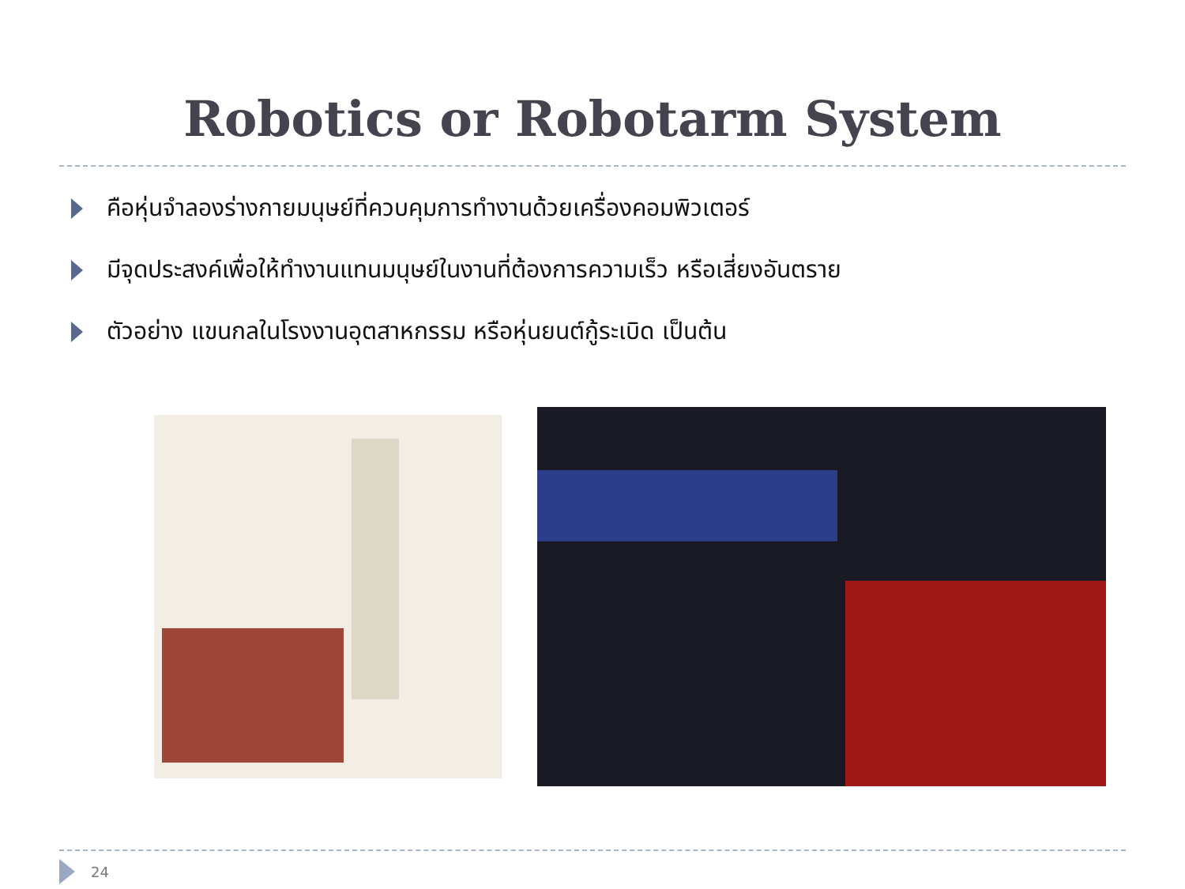Robotics or Robotarm System
คือหุ่นจำลองร่างกายมนุษย์ที่ควบคุมการทำงานด้วยเครื่องคอมพิวเตอร์
มีจุดประสงค์เพื่อให้ทำงานแทนมนุษย์ในงานที่ต้องการความเร็ว หรือเสี่ยงอันตราย
ตัวอย่าง แขนกลในโรงงานอุตสาหกรรม หรือหุ่นยนต์กู้ระเบิด เป็นต้น
24